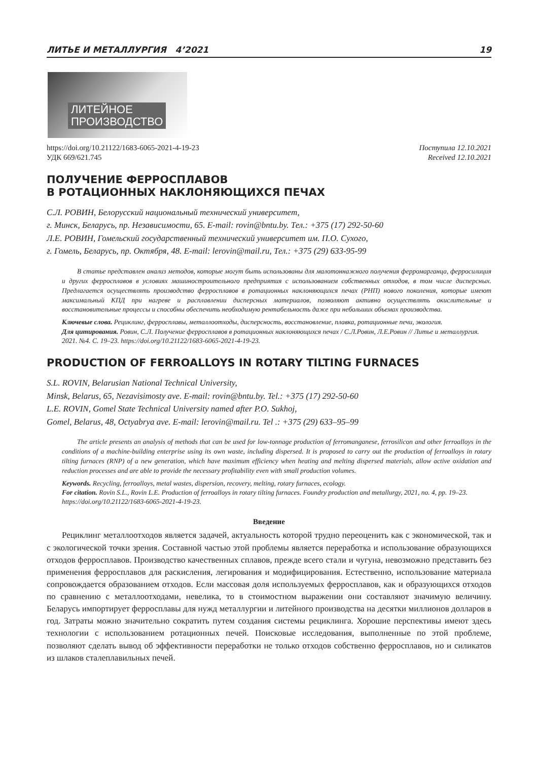ЛИТЬЕ И МЕТАЛЛУРГИЯ 4’2021 19
ЛИТЕЙНОЕ
ПРОИЗВОДСТВО
https://doi.org/10.21122/1683-6065-2021-4-19-23
УДК 669/621.745
Поступила 12.10.2021
Received 12.10.2021
ПОЛУЧЕНИЕ ФЕРРОСПЛАВОВ
В РОТАЦИОННЫХ НАКЛОНЯЮЩИХСЯ ПЕЧАХ
С.Л. РОВИН, Белорусский национальный технический университет,
г. Минск, Беларусь, пр. Независимости, 65. E-mail: rovin@bntu.by. Тел.: +375 (17) 292-50-60
Л.Е. РОВИН, Гомельский государственный технический университет им. П.О. Сухого,
г. Гомель, Беларусь, пр. Октября, 48. E-mail: lerovin@mail.ru, Тел.: +375 (29) 633-95-99
В статье представлен анализ методов, которые могут быть использованы для малотоннажного получения ферромарганца, ферросилиция и других ферросплавов в условиях машиностроительного предприятия с использованием собственных отходов, в том числе дисперсных. Предлагается осуществлять производство ферросплавов в ротационных наклоняющихся печах (РНП) нового поколения, которые имеют максимальный КПД при нагреве и расплавлении дисперсных материалов, позволяют активно осуществлять окислительные и восстановительные процессы и способны обеспечить необходимую рентабельность даже при небольших объемах производства.
Ключевые слова. Рециклинг, ферросплавы, металлоотходы, дисперсность, восстановление, плавка, ротационные печи, экология.
Для цитирования. Ровин, С.Л. Получение ферросплавов в ротационных наклоняющихся печах / С.Л.Ровин, Л.Е.Ровин // Литье и металлургия. 2021. №4. С. 19–23. https://doi.org/10.21122/1683-6065-2021-4-19-23.
PRODUCTION OF FERROALLOYS IN ROTARY TILTING FURNACES
S.L. ROVIN, Belarusian National Technical University,
Minsk, Belarus, 65, Nezavisimosty ave. E-mail: rovin@bntu.by. Tel.: +375 (17) 292-50-60
L.E. ROVIN, Gomel State Technical University named after P.O. Sukhoj,
Gomel, Belarus, 48, Octyabrya ave. E-mail: lerovin@mail.ru. Tel .: +375 (29) 633–95–99
The article presents an analysis of methods that can be used for low-tonnage production of ferromanganese, ferrosilicon and other ferroalloys in the conditions of a machine-building enterprise using its own waste, including dispersed. It is proposed to carry out the production of ferroalloys in rotary tilting furnaces (RNP) of a new generation, which have maximum efficiency when heating and melting dispersed materials, allow active oxidation and reduction processes and are able to provide the necessary profitability even with small production volumes.
Keywords. Recycling, ferroalloys, metal wastes, dispersion, recovery, melting, rotary furnaces, ecology.
For citation. Rovin S.L., Rovin L.E. Production of ferroalloys in rotary tilting furnaces. Foundry production and metallurgy, 2021, no. 4, pp. 19–23. https://doi.org/10.21122/1683-6065-2021-4-19-23.
Введение
Рециклинг металлоотходов является задачей, актуальность которой трудно переоценить как с экономической, так и с экологической точки зрения. Составной частью этой проблемы является переработка и использование образующихся отходов ферросплавов. Производство качественных сплавов, прежде всего стали и чугуна, невозможно представить без применения ферросплавов для раскисления, легирования и модифицирования. Естественно, использование материала сопровождается образованием отходов. Если массовая доля используемых ферросплавов, как и образующихся отходов по сравнению с металлоотходами, невелика, то в стоимостном выражении они составляют значимую величину. Беларусь импортирует ферросплавы для нужд металлургии и литейного производства на десятки миллионов долларов в год. Затраты можно значительно сократить путем создания системы рециклинга. Хорошие перспективы имеют здесь технологии с использованием ротационных печей. Поисковые исследования, выполненные по этой проблеме, позволяют сделать вывод об эффективности переработки не только отходов собственно ферросплавов, но и силикатов из шлаков сталеплавильных печей.